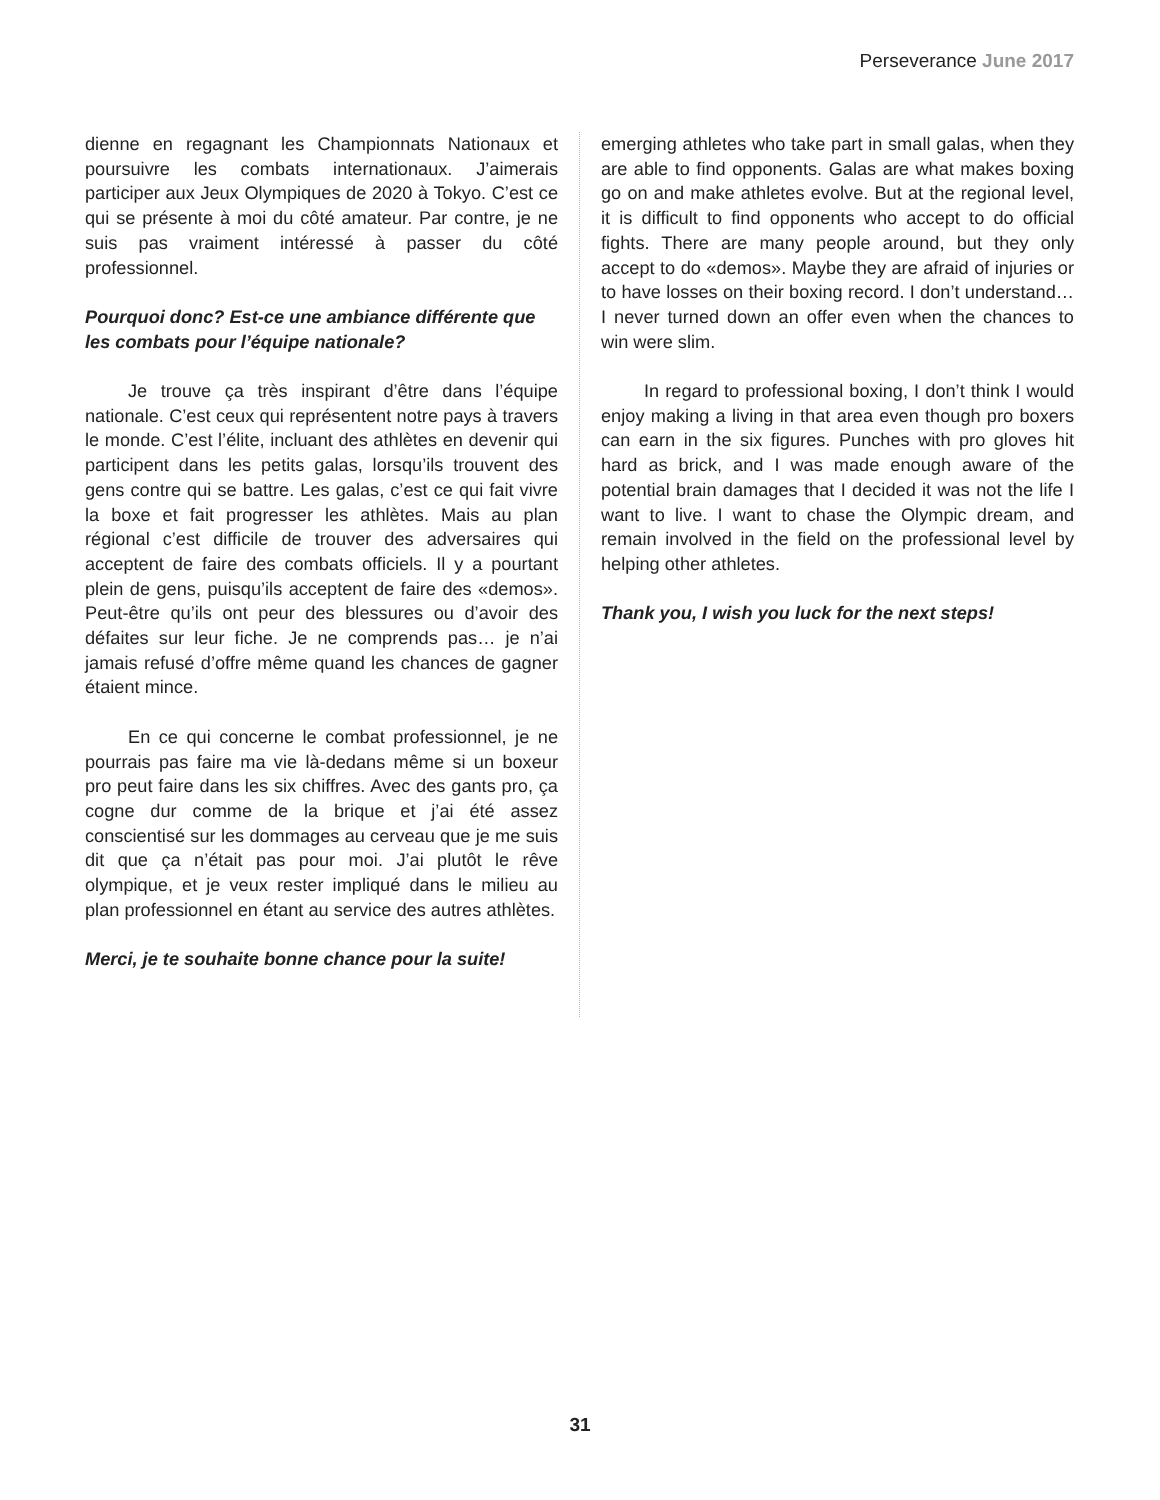Perseverance June 2017
dienne en regagnant les Championnats Nationaux et poursuivre les combats internationaux. J’aimerais participer aux Jeux Olympiques de 2020 à Tokyo. C’est ce qui se présente à moi du côté amateur. Par contre, je ne suis pas vraiment intéressé à passer du côté professionnel.
Pourquoi donc? Est-ce une ambiance différente que les combats pour l’équipe nationale?
Je trouve ça très inspirant d’être dans l’équipe nationale. C’est ceux qui représentent notre pays à travers le monde. C’est l’élite, incluant des athlètes en devenir qui participent dans les petits galas, lorsqu’ils trouvent des gens contre qui se battre. Les galas, c’est ce qui fait vivre la boxe et fait progresser les athlètes. Mais au plan régional c’est difficile de trouver des adversaires qui acceptent de faire des combats officiels. Il y a pourtant plein de gens, puisqu’ils acceptent de faire des «demos». Peut-être qu’ils ont peur des blessures ou d’avoir des défaites sur leur fiche. Je ne comprends pas… je n’ai jamais refusé d’offre même quand les chances de gagner étaient mince.
En ce qui concerne le combat professionnel, je ne pourrais pas faire ma vie là-dedans même si un boxeur pro peut faire dans les six chiffres. Avec des gants pro, ça cogne dur comme de la brique et j’ai été assez conscientisé sur les dommages au cerveau que je me suis dit que ça n’était pas pour moi. J’ai plutôt le rêve olympique, et je veux rester impliqué dans le milieu au plan professionnel en étant au service des autres athlètes.
Merci, je te souhaite bonne chance pour la suite!
emerging athletes who take part in small galas, when they are able to find opponents. Galas are what makes boxing go on and make athletes evolve. But at the regional level, it is difficult to find opponents who accept to do official fights. There are many people around, but they only accept to do «demos». Maybe they are afraid of injuries or to have losses on their boxing record. I don’t understand… I never turned down an offer even when the chances to win were slim.
In regard to professional boxing, I don’t think I would enjoy making a living in that area even though pro boxers can earn in the six figures. Punches with pro gloves hit hard as brick, and I was made enough aware of the potential brain damages that I decided it was not the life I want to live. I want to chase the Olympic dream, and remain involved in the field on the professional level by helping other athletes.
Thank you, I wish you luck for the next steps!
31